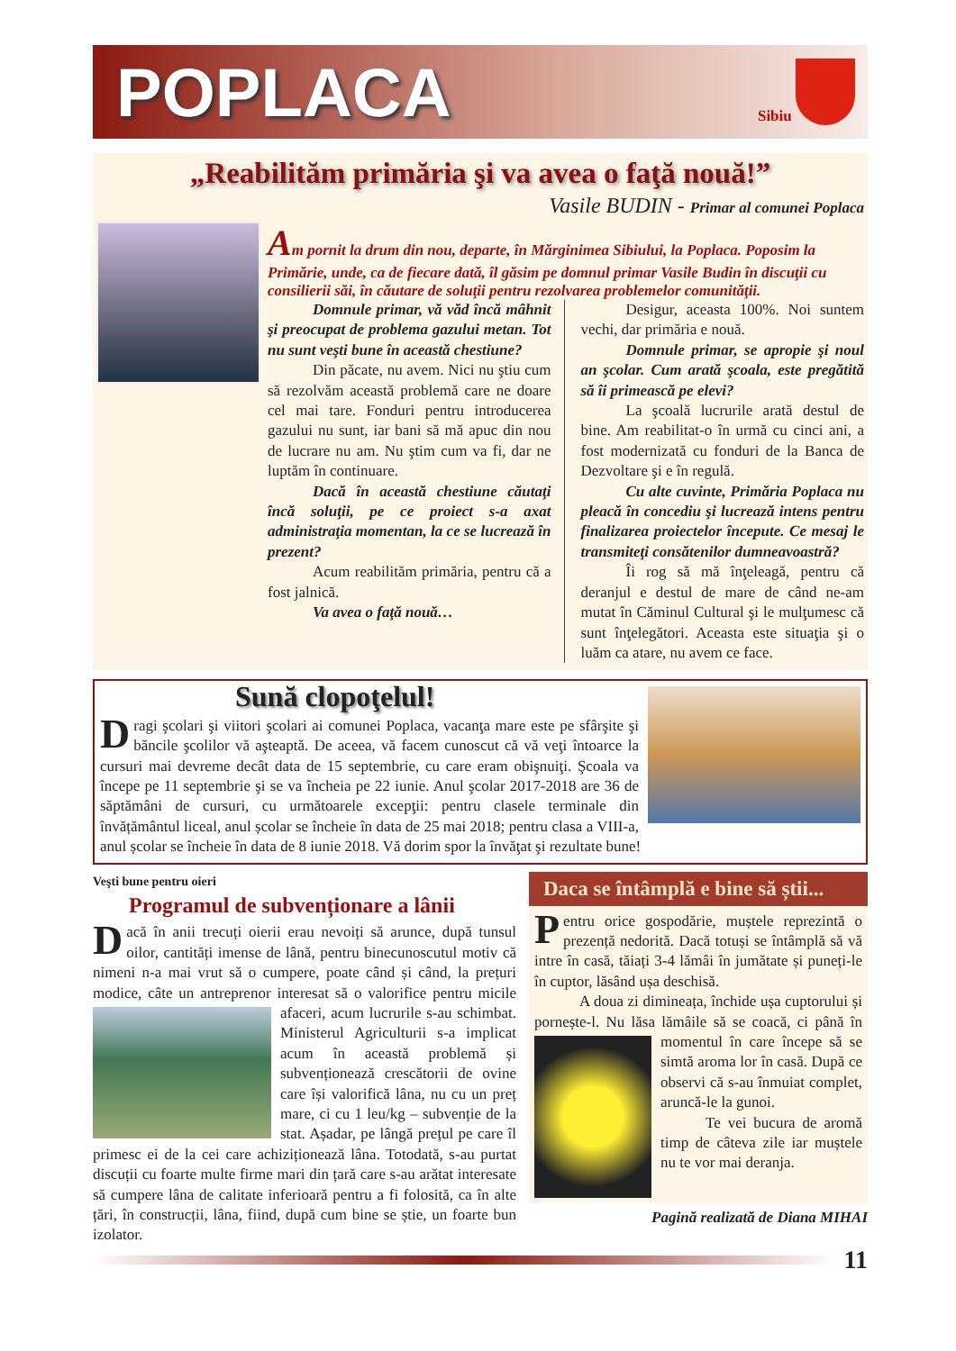POPLACA
Sibiu
„Reabilităm primăria şi va avea o faţă nouă!”
Vasile BUDIN - Primar al comunei Poplaca
Am pornit la drum din nou, departe, în Mărginimea Sibiului, la Poplaca. Poposim la Primărie, unde, ca de fiecare dată, îl găsim pe domnul primar Vasile Budin în discuţii cu consilierii săi, în căutare de soluţii pentru rezolvarea problemelor comunităţii.
Domnule primar, vă văd încă mâhnit şi preocupat de problema gazului metan. Tot nu sunt veşti bune în această chestiune?
Din păcate, nu avem. Nici nu ştiu cum să rezolvăm această problemă care ne doare cel mai tare. Fonduri pentru introducerea gazului nu sunt, iar bani să mă apuc din nou de lucrare nu am. Nu ştim cum va fi, dar ne luptăm în continuare.
Dacă în această chestiune căutaţi încă soluţii, pe ce proiect s-a axat administraţia momentan, la ce se lucrează în prezent?
Acum reabilităm primăria, pentru că a fost jalnică.
Va avea o faţă nouă…
Desigur, aceasta 100%. Noi suntem vechi, dar primăria e nouă.
Domnule primar, se apropie şi noul an şcolar. Cum arată şcoala, este pregătită să îi primească pe elevi?
La şcoală lucrurile arată destul de bine. Am reabilitat-o în urmă cu cinci ani, a fost modernizată cu fonduri de la Banca de Dezvoltare şi e în regulă.
Cu alte cuvinte, Primăria Poplaca nu pleacă în concediu şi lucrează intens pentru finalizarea proiectelor începute. Ce mesaj le transmiteţi consătenilor dumneavoastră?
Îi rog să mă înţeleagă, pentru că deranjul e destul de mare de când ne-am mutat în Căminul Cultural şi le mulţumesc că sunt înţelegători. Aceasta este situaţia şi o luăm ca atare, nu avem ce face.
Sună clopoţelul!
Dragi şcolari şi viitori şcolari ai comunei Poplaca, vacanţa mare este pe sfârşite şi băncile şcolilor vă aşteaptă. De aceea, vă facem cunoscut că vă veţi întoarce la cursuri mai devreme decât data de 15 septembrie, cu care eram obişnuiţi. Şcoala va începe pe 11 septembrie şi se va încheia pe 22 iunie. Anul şcolar 2017-2018 are 36 de săptămâni de cursuri, cu următoarele excepţii: pentru clasele terminale din învățământul liceal, anul școlar se încheie în data de 25 mai 2018; pentru clasa a VIII-a, anul școlar se încheie în data de 8 iunie 2018. Vă dorim spor la învăţat şi rezultate bune!
Veşti bune pentru oieri
Programul de subvenționare a lânii
Dacă în anii trecuți oierii erau nevoiți să arunce, după tunsul oilor, cantități imense de lână, pentru binecunoscutul motiv că nimeni n-a mai vrut să o cumpere, poate când și când, la prețuri modice, câte un antreprenor interesat să o valorifice pentru micile afaceri, acum lucrurile s-au schimbat. Ministerul Agriculturii s-a implicat acum în această problemă și subvenționează crescătorii de ovine care își valorifică lâna, nu cu un preț mare, ci cu 1 leu/kg – subvenție de la stat. Așadar, pe lângă prețul pe care îl primesc ei de la cei care achiziționează lâna. Totodată, s-au purtat discuții cu foarte multe firme mari din țară care s-au arătat interesate să cumpere lâna de calitate inferioară pentru a fi folosită, ca în alte țări, în construcții, lâna, fiind, după cum bine se știe, un foarte bun izolator.
Daca se întâmplă e bine să știi...
Pentru orice gospodărie, muștele reprezintă o prezență nedorită. Dacă totuși se întâmplă să vă intre în casă, tăiați 3-4 lămâi în jumătate și puneți-le în cuptor, lăsând ușa deschisă.
A doua zi dimineața, închide ușa cuptorului și pornește-l. Nu lăsa lămâile să se coacă, ci până în momentul în care începe să se simtă aroma lor în casă. După ce observi că s-au înmuiat complet, aruncă-le la gunoi.
Te vei bucura de aromă timp de câteva zile iar muștele nu te vor mai deranja.
Pagină realizată de Diana MIHAI
11